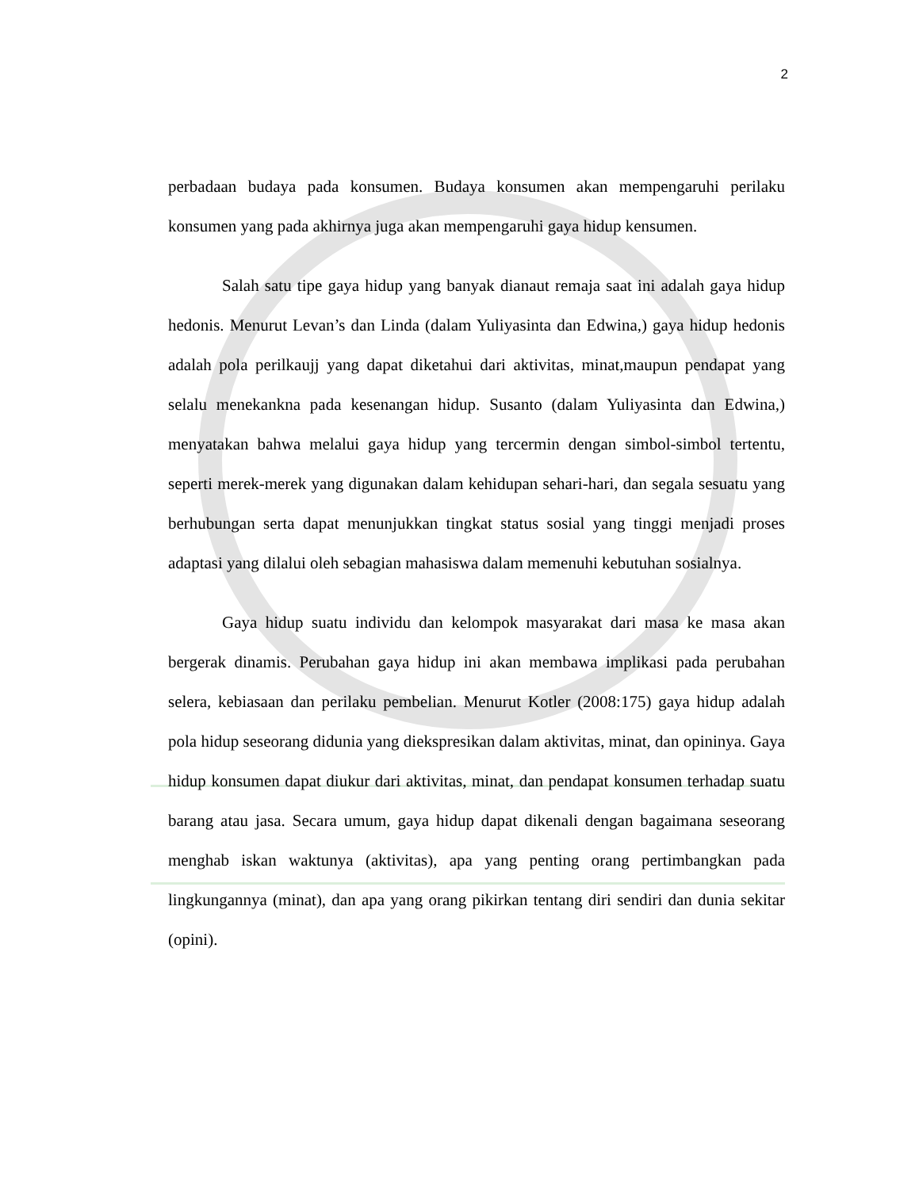2
perbadaan budaya pada konsumen. Budaya konsumen akan mempengaruhi perilaku konsumen yang pada akhirnya juga akan mempengaruhi gaya hidup kensumen.
Salah satu tipe gaya hidup yang banyak dianaut remaja saat ini adalah gaya hidup hedonis. Menurut Levan’s dan Linda (dalam Yuliyasinta dan Edwina,) gaya hidup hedonis adalah pola perilkaujj yang dapat diketahui dari aktivitas, minat,maupun pendapat yang selalu menekankna pada kesenangan hidup. Susanto (dalam Yuliyasinta dan Edwina,) menyatakan bahwa melalui gaya hidup yang tercermin dengan simbol-simbol tertentu, seperti merek-merek yang digunakan dalam kehidupan sehari-hari, dan segala sesuatu yang berhubungan serta dapat menunjukkan tingkat status sosial yang tinggi menjadi proses adaptasi yang dilalui oleh sebagian mahasiswa dalam memenuhi kebutuhan sosialnya.
Gaya hidup suatu individu dan kelompok masyarakat dari masa ke masa akan bergerak dinamis. Perubahan gaya hidup ini akan membawa implikasi pada perubahan selera, kebiasaan dan perilaku pembelian. Menurut Kotler (2008:175) gaya hidup adalah pola hidup seseorang didunia yang diekspresikan dalam aktivitas, minat, dan opininya. Gaya hidup konsumen dapat diukur dari aktivitas, minat, dan pendapat konsumen terhadap suatu barang atau jasa. Secara umum, gaya hidup dapat dikenali dengan bagaimana seseorang menghab iskan waktunya (aktivitas), apa yang penting orang pertimbangkan pada lingkungannya (minat), dan apa yang orang pikirkan tentang diri sendiri dan dunia sekitar (opini).